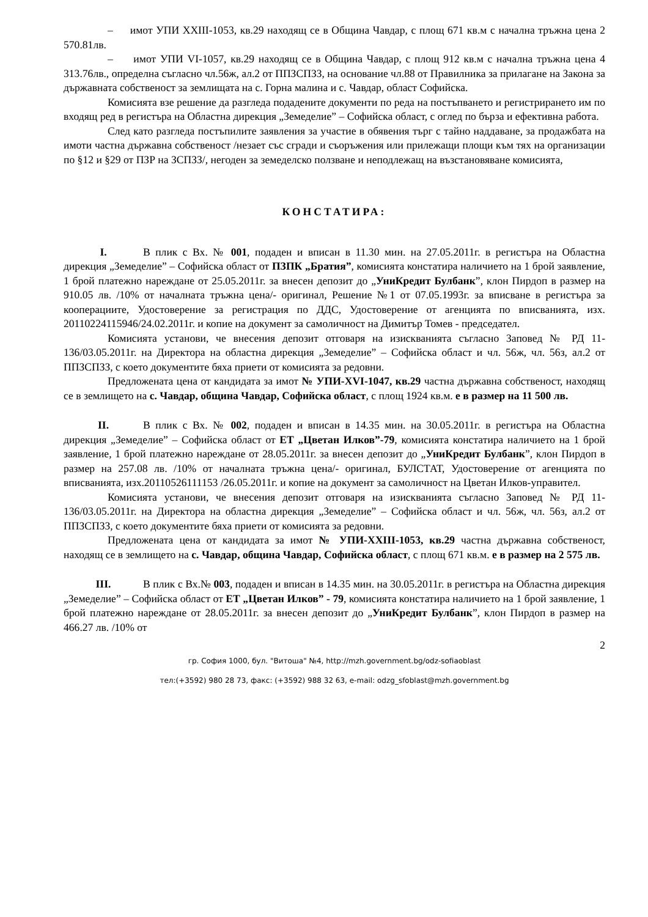– имот УПИ ХХIII-1053, кв.29 находящ се в Община Чавдар, с площ 671 кв.м с начална тръжна цена 2 570.81лв.
– имот УПИ VI-1057, кв.29 находящ се в Община Чавдар, с площ 912 кв.м с начална тръжна цена 4 313.76лв., определна съгласно чл.56ж, ал.2 от ППЗСПЗЗ, на основание чл.88 от Правилника за прилагане на Закона за държавната собственост за землищата на с. Горна малина и с. Чавдар, област Софийска.
Комисията взе решение да разгледа подадените документи по реда на постъпването и регистрирането им по входящ ред в регистъра на Областна дирекция „Земеделие” – Софийска област, с оглед по бърза и ефективна работа.
След като разгледа постъпилите заявления за участие в обявения търг с тайно наддаване, за продажбата на имоти частна държавна собственост /незает със сгради и съоръжения или прилежащи площи към тях на организации по §12 и §29 от ПЗР на ЗСПЗЗ/, негоден за земеделско ползване и неподлежащ на възстановяване комисията,
КОНСТАТИРА:
I. В плик с Вх. № 001, подаден и вписан в 11.30 мин. на 27.05.2011г. в регистъра на Областна дирекция „Земеделие” – Софийска област от ПЗПК „Братия”, комисията констатира наличието на 1 брой заявление, 1 брой платежно нареждане от 25.05.2011г. за внесен депозит до „УниКредит Булбанк”, клон Пирдоп в размер на 910.05 лв. /10% от началната тръжна цена/- оригинал, Решение №1 от 07.05.1993г. за вписване в регистъра за кооперациите, Удостоверение за регистрация по ДДС, Удостоверение от агенцията по вписванията, изх. 20110224115946/24.02.2011г. и копие на документ за самоличност на Димитър Томев - председател.
Комисията установи, че внесения депозит отговаря на изискванията съгласно Заповед № РД 11-136/03.05.2011г. на Директора на областна дирекция „Земеделие” – Софийска област и чл. 56ж, чл. 56з, ал.2 от ППЗСПЗЗ, с което документите бяха приети от комисията за редовни.
Предложената цена от кандидата за имот № УПИ-XVI-1047, кв.29 частна държавна собственост, находящ се в землището на с. Чавдар, община Чавдар, Софийска област, с площ 1924 кв.м. е в размер на 11 500 лв.
II. В плик с Вх. № 002, подаден и вписан в 14.35 мин. на 30.05.2011г. в регистъра на Областна дирекция „Земеделие” – Софийска област от ЕТ „Цветан Илков”-79, комисията констатира наличието на 1 брой заявление, 1 брой платежно нареждане от 28.05.2011г. за внесен депозит до „УниКредит Булбанк”, клон Пирдоп в размер на 257.08 лв. /10% от началната тръжна цена/- оригинал, БУЛСТАТ, Удостоверение от агенцията по вписванията, изх.20110526111153 /26.05.2011г. и копие на документ за самоличност на Цветан Илков-управител.
Комисията установи, че внесения депозит отговаря на изискванията съгласно Заповед № РД 11-136/03.05.2011г. на Директора на областна дирекция „Земеделие” – Софийска област и чл. 56ж, чл. 56з, ал.2 от ППЗСПЗЗ, с което документите бяха приети от комисията за редовни.
Предложената цена от кандидата за имот № УПИ-ХХIII-1053, кв.29 частна държавна собственост, находящ се в землището на с. Чавдар, община Чавдар, Софийска област, с площ 671 кв.м. е в размер на 2 575 лв.
III. В плик с Вх.№ 003, подаден и вписан в 14.35 мин. на 30.05.2011г. в регистъра на Областна дирекция „Земеделие” – Софийска област от ЕТ „Цветан Илков” - 79, комисията констатира наличието на 1 брой заявление, 1 брой платежно нареждане от 28.05.2011г. за внесен депозит до „УниКредит Булбанк”, клон Пирдоп в размер на 466.27 лв. /10% от
2
гр. София 1000, бул. "Витоша" №4, http://mzh.government.bg/odz-sofiaoblast
тел:(+3592) 980 28 73, факс: (+3592) 988 32 63, e-mail: odzg_sfoblast@mzh.government.bg